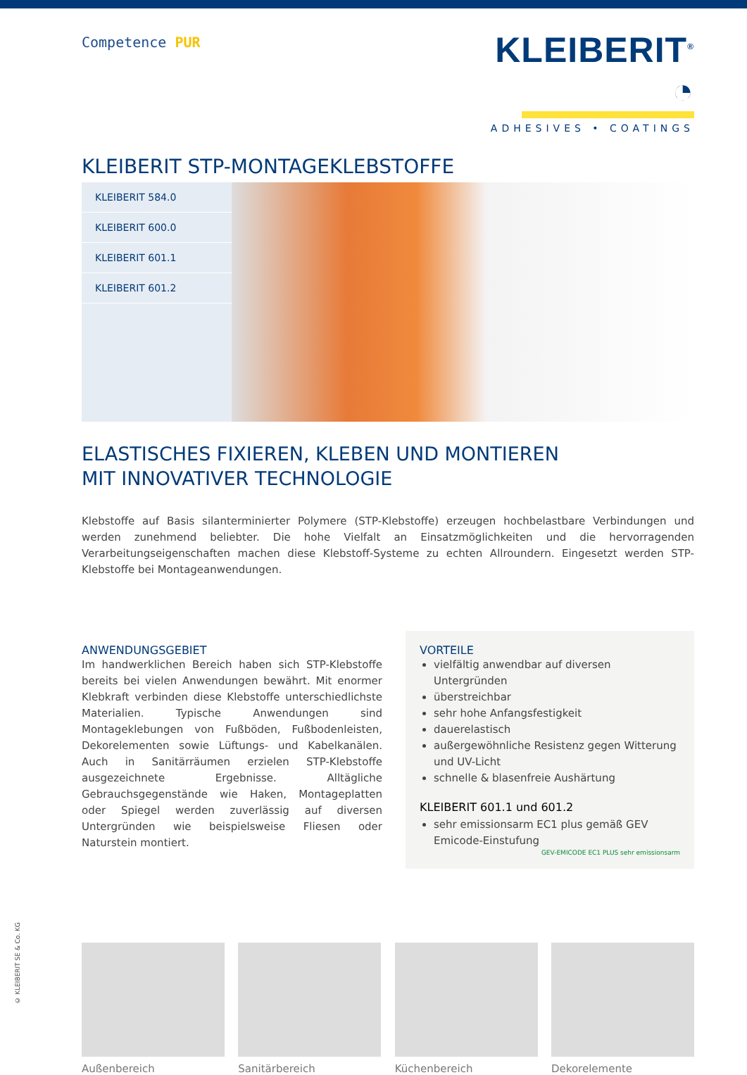Competence PUR
KLEIBERIT<sup>®</sup> ◔
ADHESIVES • COATINGS
KLEIBERIT STP-MONTAGEKLEBSTOFFE
KLEIBERIT 584.0
KLEIBERIT 600.0
KLEIBERIT 601.1
KLEIBERIT 601.2
ELASTISCHES FIXIEREN, KLEBEN UND MONTIEREN
MIT INNOVATIVER TECHNOLOGIE
Klebstoffe auf Basis silanterminierter Polymere (STP-Klebstoffe) erzeugen hochbelastbare Verbindungen und werden zunehmend beliebter. Die hohe Vielfalt an Einsatzmöglichkeiten und die hervorragenden Verarbeitungseigenschaften machen diese Klebstoff-Systeme zu echten Allroundern. Eingesetzt werden STP-Klebstoffe bei Montageanwendungen.
ANWENDUNGSGEBIET
Im handwerklichen Bereich haben sich STP-Klebstoffe bereits bei vielen Anwendungen bewährt. Mit enormer Klebkraft verbinden diese Klebstoffe unterschiedlichste Materialien. Typische Anwendungen sind Montageklebungen von Fußböden, Fußbodenleisten, Dekorelementen sowie Lüftungs- und Kabelkanälen. Auch in Sanitärräumen erzielen STP-Klebstoffe ausgezeichnete Ergebnisse. Alltägliche Gebrauchsgegenstände wie Haken, Montageplatten oder Spiegel werden zuverlässig auf diversen Untergründen wie beispielsweise Fliesen oder Naturstein montiert.
VORTEILE
vielfältig anwendbar auf diversen Untergründen
überstreichbar
sehr hohe Anfangsfestigkeit
dauerelastisch
außergewöhnliche Resistenz gegen Witterung und UV-Licht
schnelle & blasenfreie Aushärtung
KLEIBERIT 601.1 und 601.2
sehr emissionsarm EC1 plus gemäß GEV Emicode-Einstufung
GEV-EMICODE EC1 PLUS sehr emissionsarm
Außenbereich Sanitärbereich Küchenbereich Dekorelemente
© KLEIBERIT SE & Co. KG